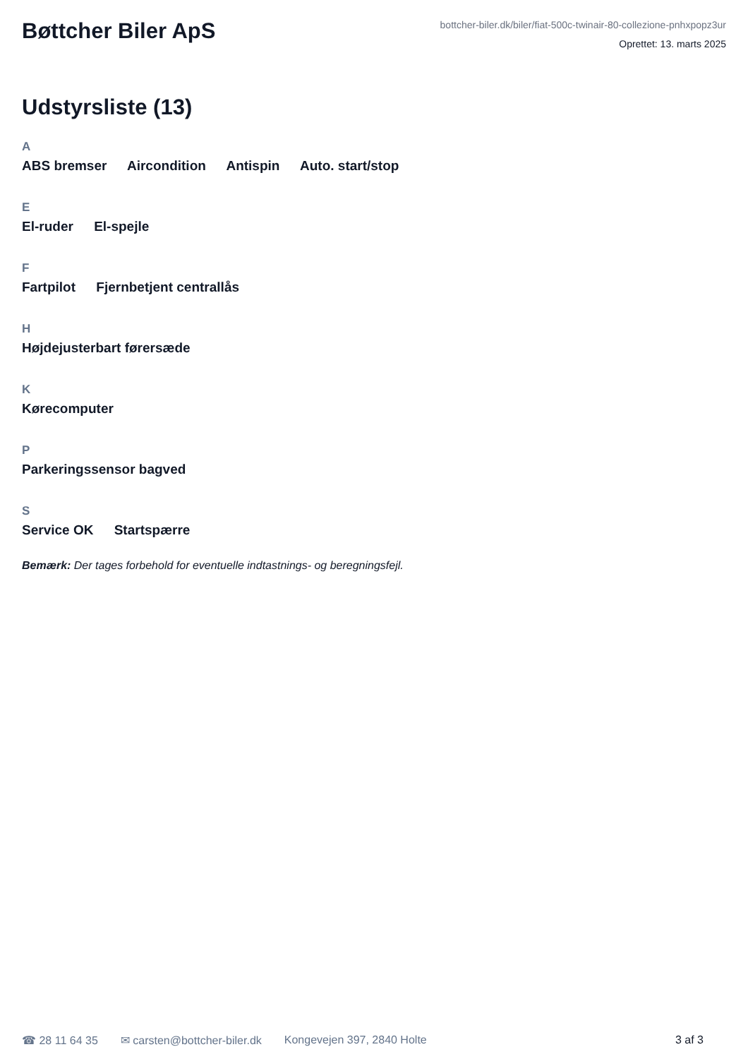Bøttcher Biler ApS
bottcher-biler.dk/biler/fiat-500c-twinair-80-collezione-pnhxpopz3ur
Oprettet: 13. marts 2025
Udstyrsliste (13)
A
ABS bremser Aircondition Antispin Auto. start/stop
E
El-ruder El-spejle
F
Fartpilot Fjernbetjent centrallås
H
Højdejusterbart førersæde
K
Kørecomputer
P
Parkeringssensor bagved
S
Service OK Startspærre
Bemærk: Der tages forbehold for eventuelle indtastnings- og beregningsfejl.
☎ 28 11 64 35 ✉ carsten@bottcher-biler.dk Kongevejen 397, 2840 Holte 3 af 3